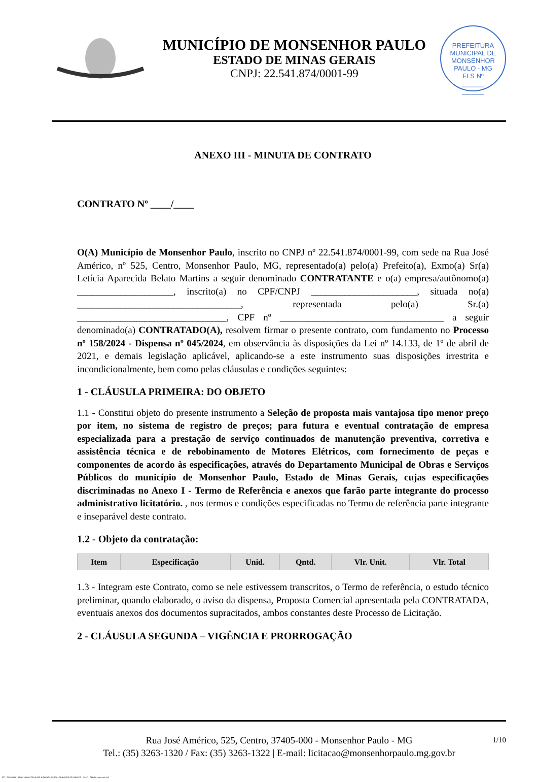MUNICÍPIO DE MONSENHOR PAULO
ESTADO DE MINAS GERAIS
CNPJ: 22.541.874/0001-99
PREFEITURA MUNICIPAL DE MONSENHOR PAULO - MG
FLS Nº
______
______
ANEXO III - MINUTA DE CONTRATO
CONTRATO Nº ____/____
O(A) Município de Monsenhor Paulo, inscrito no CNPJ nº 22.541.874/0001-99, com sede na Rua José Américo, nº 525, Centro, Monsenhor Paulo, MG, representado(a) pelo(a) Prefeito(a), Exmo(a) Sr(a) Letícia Aparecida Belato Martins a seguir denominado CONTRATANTE e o(a) empresa/autônomo(a) ____________________, inscrito(a) no CPF/CNPJ ______________________, situada no(a) __________________________________, representada pelo(a) Sr.(a) _______________________________, CPF nº __________________________________ a seguir denominado(a) CONTRATADO(A), resolvem firmar o presente contrato, com fundamento no Processo nº 158/2024 - Dispensa nº 045/2024, em observância às disposições da Lei nº 14.133, de 1º de abril de 2021, e demais legislação aplicável, aplicando-se a este instrumento suas disposições irrestrita e incondicionalmente, bem como pelas cláusulas e condições seguintes:
1 - CLÁUSULA PRIMEIRA: DO OBJETO
1.1 - Constitui objeto do presente instrumento a Seleção de proposta mais vantajosa tipo menor preço por item, no sistema de registro de preços; para futura e eventual contratação de empresa especializada para a prestação de serviço continuados de manutenção preventiva, corretiva e assistência técnica e de rebobinamento de Motores Elétricos, com fornecimento de peças e componentes de acordo às especificações, através do Departamento Municipal de Obras e Serviços Públicos do município de Monsenhor Paulo, Estado de Minas Gerais, cujas especificações discriminadas no Anexo I - Termo de Referência e anexos que farão parte integrante do processo administrativo licitatório. , nos termos e condições especificadas no Termo de referência parte integrante e inseparável deste contrato.
1.2 - Objeto da contratação:
| Item | Especificação | Unid. | Qntd. | Vlr. Unit. | Vlr. Total |
| --- | --- | --- | --- | --- | --- |
1.3 - Integram este Contrato, como se nele estivessem transcritos, o Termo de referência, o estudo técnico preliminar, quando elaborado, o aviso da dispensa, Proposta Comercial apresentada pela CONTRATADA, eventuais anexos dos documentos supracitados, ambos constantes deste Processo de Licitação.
2 - CLÁUSULA SEGUNDA – VIGÊNCIA E PRORROGAÇÃO
1/10 Rua José Américo, 525, Centro, 37405-000 - Monsenhor Paulo - MG
Tel.: (35) 3263-1320 / Fax: (35) 3263-1322 | E-mail: licitacao@monsenhorpaulo.mg.gov.br
827 - ANEXO III - MINUTA DE CONTRATO DISPENSA GERAL - SERVIÇOS CONTÍNUOS - NLLC - ATIVO - Aprovado DA